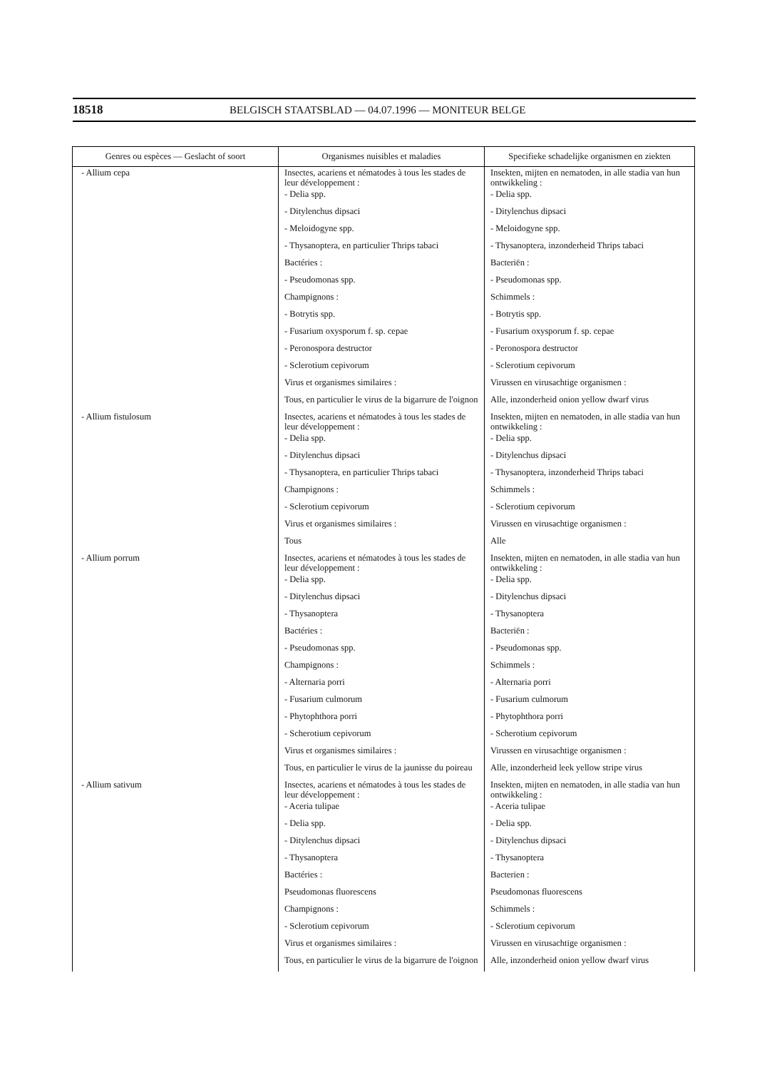18518 BELGISCH STAATSBLAD — 04.07.1996 — MONITEUR BELGE
| Genres ou espèces — Geslacht of soort | Organismes nuisibles et maladies | Specifieke schadelijke organismen en ziekten |
| --- | --- | --- |
| - Allium cepa | Insectes, acariens et nématodes à tous les stades de leur développement : | Insekten, mijten en nematoden, in alle stadia van hun ontwikkeling : |
| | - Delia spp. | - Delia spp. |
| | - Ditylenchus dipsaci | - Ditylenchus dipsaci |
| | - Meloidogyne spp. | - Meloidogyne spp. |
| | - Thysanoptera, en particulier Thrips tabaci | - Thysanoptera, inzonderheid Thrips tabaci |
| | Bactéries : | Bacteriën : |
| | - Pseudomonas spp. | - Pseudomonas spp. |
| | Champignons : | Schimmels : |
| | - Botrytis spp. | - Botrytis spp. |
| | - Fusarium oxysporum f. sp. cepae | - Fusarium oxysporum f. sp. cepae |
| | - Peronospora destructor | - Peronospora destructor |
| | - Sclerotium cepivorum | - Sclerotium cepivorum |
| | Virus et organismes similaires : | Virussen en virusachtige organismen : |
| | Tous, en particulier le virus de la bigarrure de l'oignon | Alle, inzonderheid onion yellow dwarf virus |
| - Allium fistulosum | Insectes, acariens et nématodes à tous les stades de leur développement : | Insekten, mijten en nematoden, in alle stadia van hun ontwikkeling : |
| | - Delia spp. | - Delia spp. |
| | - Ditylenchus dipsaci | - Ditylenchus dipsaci |
| | - Thysanoptera, en particulier Thrips tabaci | - Thysanoptera, inzonderheid Thrips tabaci |
| | Champignons : | Schimmels : |
| | - Sclerotium cepivorum | - Sclerotium cepivorum |
| | Virus et organismes similaires : | Virussen en virusachtige organismen : |
| | Tous | Alle |
| - Allium porrum | Insectes, acariens et nématodes à tous les stades de leur développement : | Insekten, mijten en nematoden, in alle stadia van hun ontwikkeling : |
| | - Delia spp. | - Delia spp. |
| | - Ditylenchus dipsaci | - Ditylenchus dipsaci |
| | - Thysanoptera | - Thysanoptera |
| | Bactéries : | Bacteriën : |
| | - Pseudomonas spp. | - Pseudomonas spp. |
| | Champignons : | Schimmels : |
| | - Alternaria porri | - Alternaria porri |
| | - Fusarium culmorum | - Fusarium culmorum |
| | - Phytophthora porri | - Phytophthora porri |
| | - Scherotium cepivorum | - Scherotium cepivorum |
| | Virus et organismes similaires : | Virussen en virusachtige organismen : |
| | Tous, en particulier le virus de la jaunisse du poireau | Alle, inzonderheid leek yellow stripe virus |
| - Allium sativum | Insectes, acariens et nématodes à tous les stades de leur développement : | Insekten, mijten en nematoden, in alle stadia van hun ontwikkeling : |
| | - Aceria tulipae | - Aceria tulipae |
| | - Delia spp. | - Delia spp. |
| | - Ditylenchus dipsaci | - Ditylenchus dipsaci |
| | - Thysanoptera | - Thysanoptera |
| | Bactéries : | Bacterien : |
| | Pseudomonas fluorescens | Pseudomonas fluorescens |
| | Champignons : | Schimmels : |
| | - Sclerotium cepivorum | - Sclerotium cepivorum |
| | Virus et organismes similaires : | Virussen en virusachtige organismen : |
| | Tous, en particulier le virus de la bigarrure de l'oignon | Alle, inzonderheid onion yellow dwarf virus |